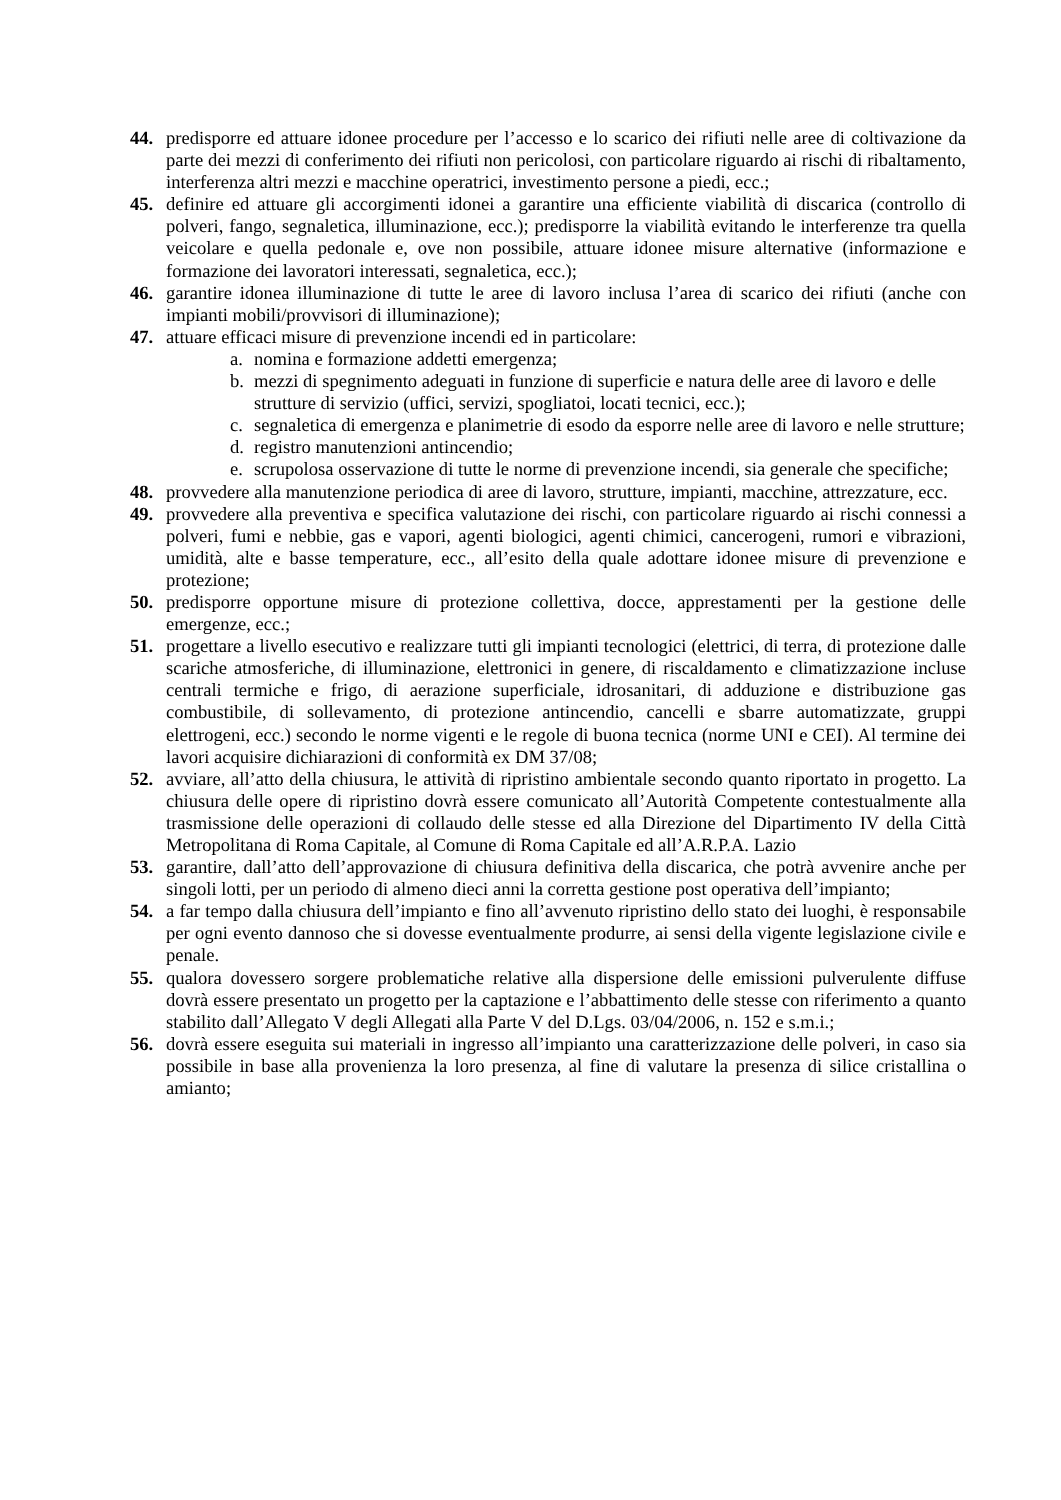44. predisporre ed attuare idonee procedure per l’accesso e lo scarico dei rifiuti nelle aree di coltivazione da parte dei mezzi di conferimento dei rifiuti non pericolosi, con particolare riguardo ai rischi di ribaltamento, interferenza altri mezzi e macchine operatrici, investimento persone a piedi, ecc.;
45. definire ed attuare gli accorgimenti idonei a garantire una efficiente viabilità di discarica (controllo di polveri, fango, segnaletica, illuminazione, ecc.); predisporre la viabilità evitando le interferenze tra quella veicolare e quella pedonale e, ove non possibile, attuare idonee misure alternative (informazione e formazione dei lavoratori interessati, segnaletica, ecc.);
46. garantire idonea illuminazione di tutte le aree di lavoro inclusa l’area di scarico dei rifiuti (anche con impianti mobili/provvisori di illuminazione);
47. attuare efficaci misure di prevenzione incendi ed in particolare:
a. nomina e formazione addetti emergenza;
b. mezzi di spegnimento adeguati in funzione di superficie e natura delle aree di lavoro e delle strutture di servizio (uffici, servizi, spogliatoi, locati tecnici, ecc.);
c. segnaletica di emergenza e planimetrie di esodo da esporre nelle aree di lavoro e nelle strutture;
d. registro manutenzioni antincendio;
e. scrupolosa osservazione di tutte le norme di prevenzione incendi, sia generale che specifiche;
48. provvedere alla manutenzione periodica di aree di lavoro, strutture, impianti, macchine, attrezzature, ecc.
49. provvedere alla preventiva e specifica valutazione dei rischi, con particolare riguardo ai rischi connessi a polveri, fumi e nebbie, gas e vapori, agenti biologici, agenti chimici, cancerogeni, rumori e vibrazioni, umidità, alte e basse temperature, ecc., all’esito della quale adottare idonee misure di prevenzione e protezione;
50. predisporre opportune misure di protezione collettiva, docce, apprestamenti per la gestione delle emergenze, ecc.;
51. progettare a livello esecutivo e realizzare tutti gli impianti tecnologici (elettrici, di terra, di protezione dalle scariche atmosferiche, di illuminazione, elettronici in genere, di riscaldamento e climatizzazione incluse centrali termiche e frigo, di aerazione superficiale, idrosanitari, di adduzione e distribuzione gas combustibile, di sollevamento, di protezione antincendio, cancelli e sbarre automatizzate, gruppi elettrogeni, ecc.) secondo le norme vigenti e le regole di buona tecnica (norme UNI e CEI). Al termine dei lavori acquisire dichiarazioni di conformità ex DM 37/08;
52. avviare, all’atto della chiusura, le attività di ripristino ambientale secondo quanto riportato in progetto. La chiusura delle opere di ripristino dovrà essere comunicato all’Autorità Competente contestualmente alla trasmissione delle operazioni di collaudo delle stesse ed alla Direzione del Dipartimento IV della Città Metropolitana di Roma Capitale, al Comune di Roma Capitale ed all’A.R.P.A. Lazio
53. garantire, dall’atto dell’approvazione di chiusura definitiva della discarica, che potrà avvenire anche per singoli lotti, per un periodo di almeno dieci anni la corretta gestione post operativa dell’impianto;
54. a far tempo dalla chiusura dell’impianto e fino all’avvenuto ripristino dello stato dei luoghi, è responsabile per ogni evento dannoso che si dovesse eventualmente produrre, ai sensi della vigente legislazione civile e penale.
55. qualora dovessero sorgere problematiche relative alla dispersione delle emissioni pulverulente diffuse dovrà essere presentato un progetto per la captazione e l’abbattimento delle stesse con riferimento a quanto stabilito dall’Allegato V degli Allegati alla Parte V del D.Lgs. 03/04/2006, n. 152 e s.m.i.;
56. dovrà essere eseguita sui materiali in ingresso all’impianto una caratterizzazione delle polveri, in caso sia possibile in base alla provenienza la loro presenza, al fine di valutare la presenza di silice cristallina o amianto;